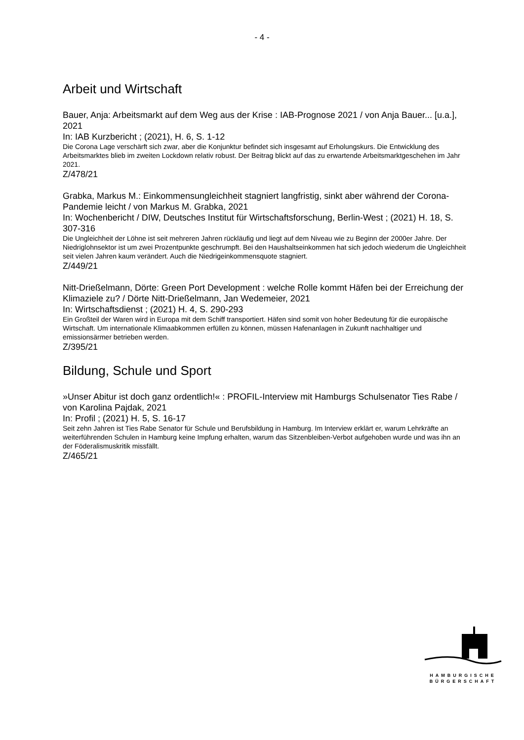- 4 -
Arbeit und Wirtschaft
Bauer, Anja: Arbeitsmarkt auf dem Weg aus der Krise : IAB-Prognose 2021 / von Anja Bauer... [u.a.], 2021
In: IAB Kurzbericht ; (2021), H. 6, S. 1-12
Die Corona Lage verschärft sich zwar, aber die Konjunktur befindet sich insgesamt auf Erholungskurs. Die Entwicklung des Arbeitsmarktes blieb im zweiten Lockdown relativ robust. Der Beitrag blickt auf das zu erwartende Arbeitsmarktgeschehen im Jahr 2021.
Z/478/21
Grabka, Markus M.: Einkommensungleichheit stagniert langfristig, sinkt aber während der Corona-Pandemie leicht / von Markus M. Grabka, 2021
In: Wochenbericht / DIW, Deutsches Institut für Wirtschaftsforschung, Berlin-West ; (2021) H. 18, S. 307-316
Die Ungleichheit der Löhne ist seit mehreren Jahren rückläufig und liegt auf dem Niveau wie zu Beginn der 2000er Jahre. Der Niedriglohnsektor ist um zwei Prozentpunkte geschrumpft. Bei den Haushaltseinkommen hat sich jedoch wiederum die Ungleichheit seit vielen Jahren kaum verändert. Auch die Niedrigeinkommensquote stagniert.
Z/449/21
Nitt-Drießelmann, Dörte: Green Port Development : welche Rolle kommt Häfen bei der Erreichung der Klimaziele zu? / Dörte Nitt-Drießelmann, Jan Wedemeier, 2021
In: Wirtschaftsdienst ; (2021) H. 4, S. 290-293
Ein Großteil der Waren wird in Europa mit dem Schiff transportiert. Häfen sind somit von hoher Bedeutung für die europäische Wirtschaft. Um internationale Klimaabkommen erfüllen zu können, müssen Hafenanlagen in Zukunft nachhaltiger und emissionsärmer betrieben werden.
Z/395/21
Bildung, Schule und Sport
»Unser Abitur ist doch ganz ordentlich!« : PROFIL-Interview mit Hamburgs Schulsenator Ties Rabe / von Karolina Pajdak, 2021
In: Profil ; (2021) H. 5, S. 16-17
Seit zehn Jahren ist Ties Rabe Senator für Schule und Berufsbildung in Hamburg. Im Interview erklärt er, warum Lehrkräfte an weiterführenden Schulen in Hamburg keine Impfung erhalten, warum das Sitzenbleiben-Verbot aufgehoben wurde und was ihn an der Föderalismuskritik missfällt.
Z/465/21
HAMBURGISCHE
BÜRGERSCHAFT